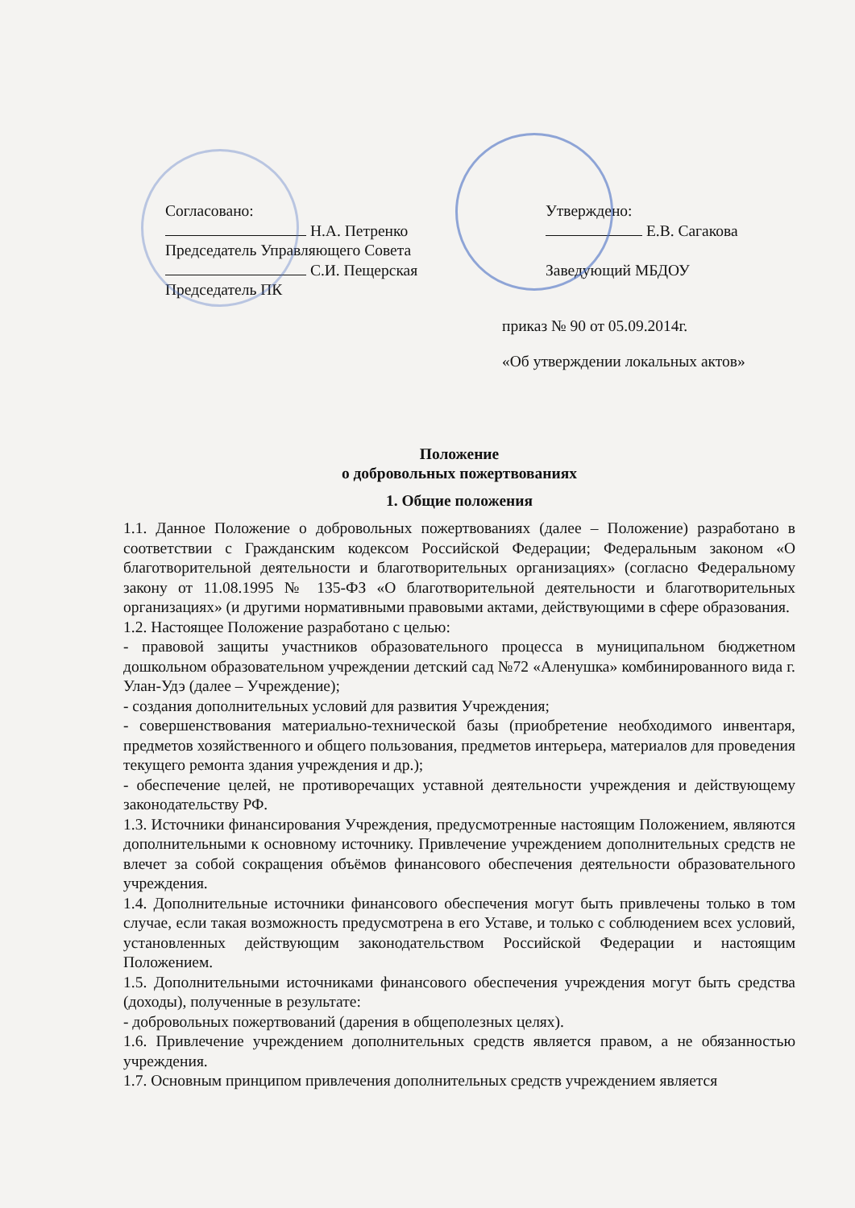Согласовано:
Н.А. Петренко
Председатель Управляющего Совета
С.И. Пещерская
Председатель ПК
Утверждено:
Е.В. Сагакова
Заведующий МБДОУ
приказ № 90 от 05.09.2014г.
«Об утверждении локальных актов»
Положение
о добровольных пожертвованиях
1. Общие положения
1.1. Данное Положение о добровольных пожертвованиях (далее – Положение) разработано в соответствии с Гражданским кодексом Российской Федерации; Федеральным законом «О благотворительной деятельности и благотворительных организациях» (согласно Федеральному закону от 11.08.1995 № 135-ФЗ «О благотворительной деятельности и благотворительных организациях» (и другими нормативными правовыми актами, действующими в сфере образования.
1.2. Настоящее Положение разработано с целью:
- правовой защиты участников образовательного процесса в муниципальном бюджетном дошкольном образовательном учреждении детский сад №72 «Аленушка» комбинированного вида г. Улан-Удэ (далее – Учреждение);
- создания дополнительных условий для развития Учреждения;
- совершенствования материально-технической базы (приобретение необходимого инвентаря, предметов хозяйственного и общего пользования, предметов интерьера, материалов для проведения текущего ремонта здания учреждения и др.);
- обеспечение целей, не противоречащих уставной деятельности учреждения и действующему законодательству РФ.
1.3. Источники финансирования Учреждения, предусмотренные настоящим Положением, являются дополнительными к основному источнику. Привлечение учреждением дополнительных средств не влечет за собой сокращения объёмов финансового обеспечения деятельности образовательного учреждения.
1.4. Дополнительные источники финансового обеспечения могут быть привлечены только в том случае, если такая возможность предусмотрена в его Уставе, и только с соблюдением всех условий, установленных действующим законодательством Российской Федерации и настоящим Положением.
1.5. Дополнительными источниками финансового обеспечения учреждения могут быть средства (доходы), полученные в результате:
- добровольных пожертвований (дарения в общеполезных целях).
1.6. Привлечение учреждением дополнительных средств является правом, а не обязанностью учреждения.
1.7. Основным принципом привлечения дополнительных средств учреждением является